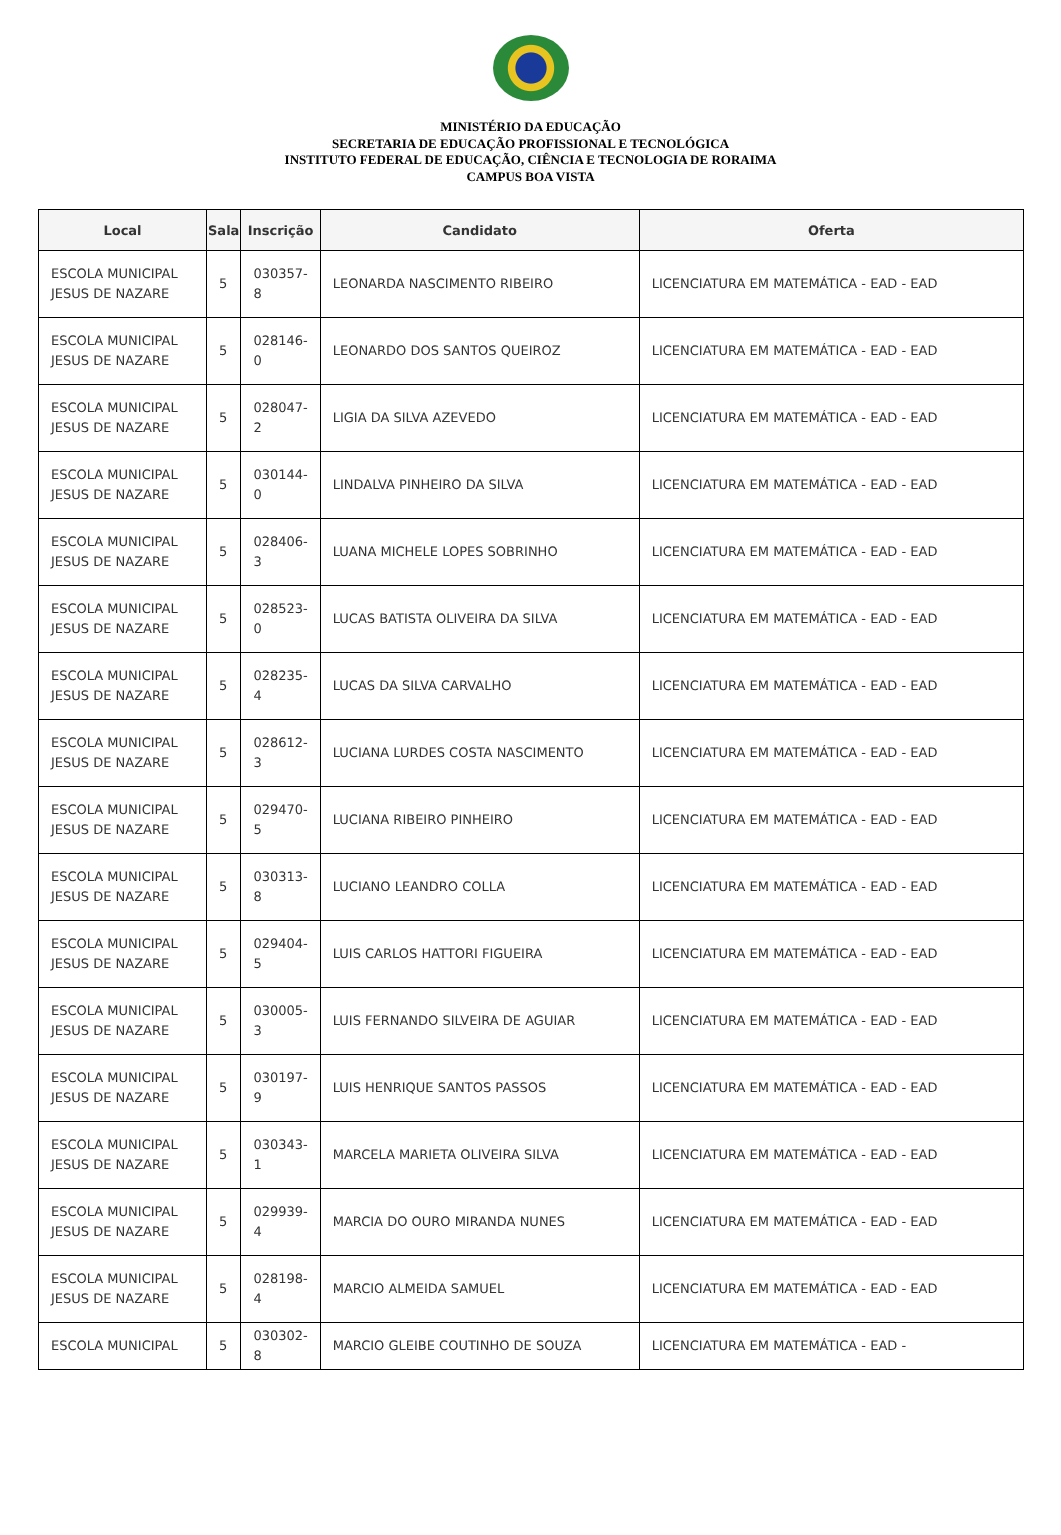MINISTÉRIO DA EDUCAÇÃO
SECRETARIA DE EDUCAÇÃO PROFISSIONAL E TECNOLÓGICA
INSTITUTO FEDERAL DE EDUCAÇÃO, CIÊNCIA E TECNOLOGIA DE RORAIMA
CAMPUS BOA VISTA
| Local | Sala | Inscrição | Candidato | Oferta |
| --- | --- | --- | --- | --- |
| ESCOLA MUNICIPAL JESUS DE NAZARE | 5 | 030357-8 | LEONARDA NASCIMENTO RIBEIRO | LICENCIATURA EM MATEMÁTICA - EAD - EAD |
| ESCOLA MUNICIPAL JESUS DE NAZARE | 5 | 028146-0 | LEONARDO DOS SANTOS QUEIROZ | LICENCIATURA EM MATEMÁTICA - EAD - EAD |
| ESCOLA MUNICIPAL JESUS DE NAZARE | 5 | 028047-2 | LIGIA DA SILVA AZEVEDO | LICENCIATURA EM MATEMÁTICA - EAD - EAD |
| ESCOLA MUNICIPAL JESUS DE NAZARE | 5 | 030144-0 | LINDALVA PINHEIRO DA SILVA | LICENCIATURA EM MATEMÁTICA - EAD - EAD |
| ESCOLA MUNICIPAL JESUS DE NAZARE | 5 | 028406-3 | LUANA MICHELE LOPES SOBRINHO | LICENCIATURA EM MATEMÁTICA - EAD - EAD |
| ESCOLA MUNICIPAL JESUS DE NAZARE | 5 | 028523-0 | LUCAS BATISTA OLIVEIRA DA SILVA | LICENCIATURA EM MATEMÁTICA - EAD - EAD |
| ESCOLA MUNICIPAL JESUS DE NAZARE | 5 | 028235-4 | LUCAS DA SILVA CARVALHO | LICENCIATURA EM MATEMÁTICA - EAD - EAD |
| ESCOLA MUNICIPAL JESUS DE NAZARE | 5 | 028612-3 | LUCIANA LURDES COSTA NASCIMENTO | LICENCIATURA EM MATEMÁTICA - EAD - EAD |
| ESCOLA MUNICIPAL JESUS DE NAZARE | 5 | 029470-5 | LUCIANA RIBEIRO PINHEIRO | LICENCIATURA EM MATEMÁTICA - EAD - EAD |
| ESCOLA MUNICIPAL JESUS DE NAZARE | 5 | 030313-8 | LUCIANO LEANDRO COLLA | LICENCIATURA EM MATEMÁTICA - EAD - EAD |
| ESCOLA MUNICIPAL JESUS DE NAZARE | 5 | 029404-5 | LUIS CARLOS HATTORI FIGUEIRA | LICENCIATURA EM MATEMÁTICA - EAD - EAD |
| ESCOLA MUNICIPAL JESUS DE NAZARE | 5 | 030005-3 | LUIS FERNANDO SILVEIRA DE AGUIAR | LICENCIATURA EM MATEMÁTICA - EAD - EAD |
| ESCOLA MUNICIPAL JESUS DE NAZARE | 5 | 030197-9 | LUIS HENRIQUE SANTOS PASSOS | LICENCIATURA EM MATEMÁTICA - EAD - EAD |
| ESCOLA MUNICIPAL JESUS DE NAZARE | 5 | 030343-1 | MARCELA MARIETA OLIVEIRA SILVA | LICENCIATURA EM MATEMÁTICA - EAD - EAD |
| ESCOLA MUNICIPAL JESUS DE NAZARE | 5 | 029939-4 | MARCIA DO OURO MIRANDA NUNES | LICENCIATURA EM MATEMÁTICA - EAD - EAD |
| ESCOLA MUNICIPAL JESUS DE NAZARE | 5 | 028198-4 | MARCIO ALMEIDA SAMUEL | LICENCIATURA EM MATEMÁTICA - EAD - EAD |
| ESCOLA MUNICIPAL | 5 | 030302-8 | MARCIO GLEIBE COUTINHO DE SOUZA | LICENCIATURA EM MATEMÁTICA - EAD - |